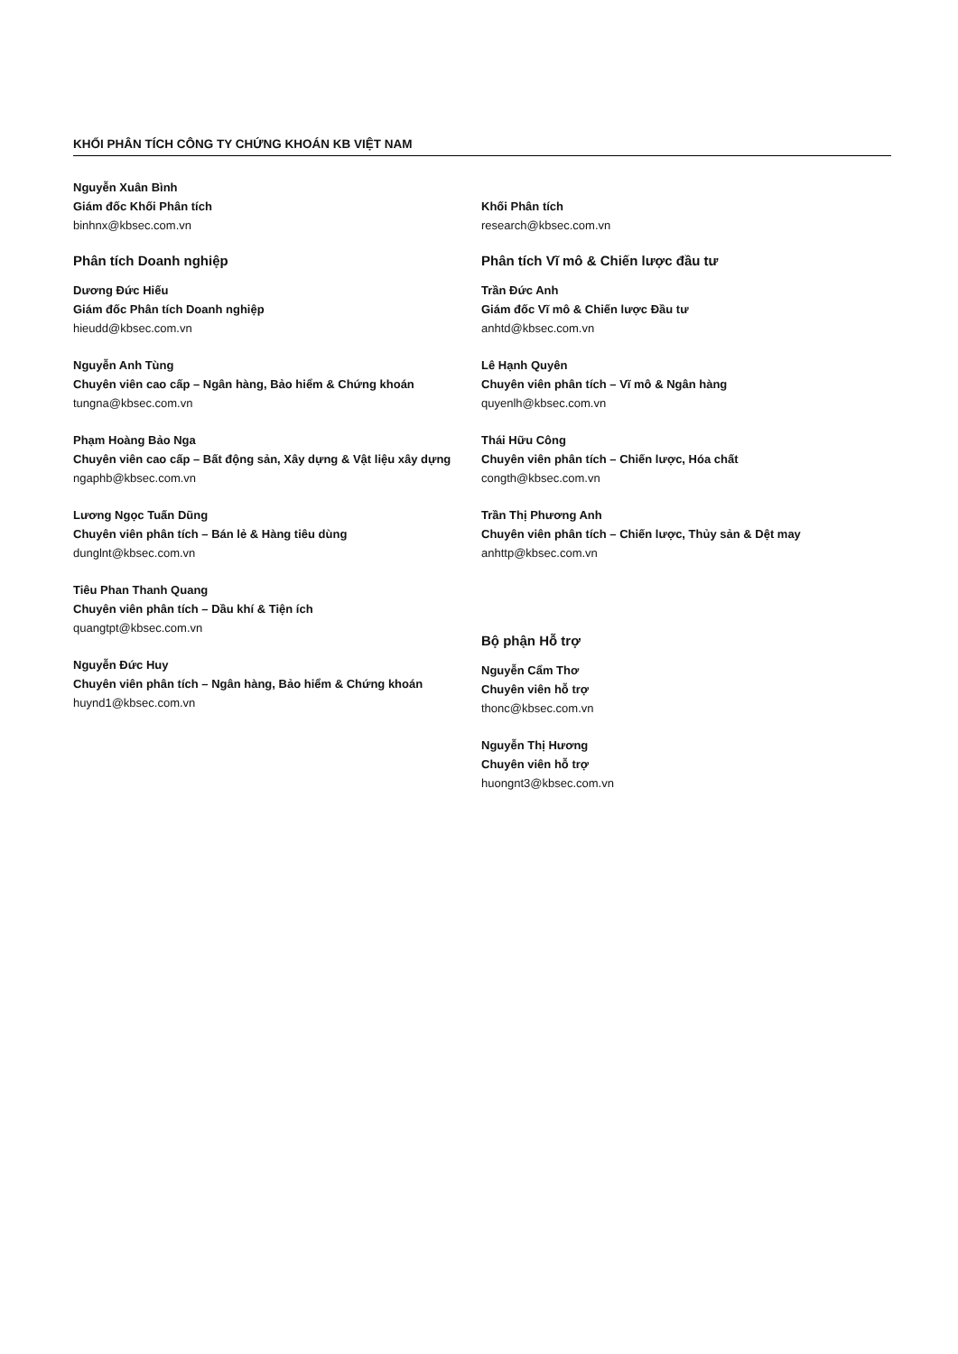KHỐI PHÂN TÍCH CÔNG TY CHỨNG KHOÁN KB VIỆT NAM
Nguyễn Xuân Bình
Giám đốc Khối Phân tích
binhnx@kbsec.com.vn
Phân tích Doanh nghiệp
Dương Đức Hiếu
Giám đốc Phân tích Doanh nghiệp
hieudd@kbsec.com.vn
Nguyễn Anh Tùng
Chuyên viên cao cấp – Ngân hàng, Bảo hiểm & Chứng khoán
tungna@kbsec.com.vn
Phạm Hoàng Bảo Nga
Chuyên viên cao cấp – Bất động sản, Xây dựng & Vật liệu xây dựng
ngaphb@kbsec.com.vn
Lương Ngọc Tuấn Dũng
Chuyên viên phân tích – Bán lẻ & Hàng tiêu dùng
dunglnt@kbsec.com.vn
Tiêu Phan Thanh Quang
Chuyên viên phân tích – Dầu khí & Tiện ích
quangtpt@kbsec.com.vn
Nguyễn Đức Huy
Chuyên viên phân tích – Ngân hàng, Bảo hiểm & Chứng khoán
huynd1@kbsec.com.vn
Khối Phân tích
research@kbsec.com.vn
Phân tích Vĩ mô & Chiến lược đầu tư
Trần Đức Anh
Giám đốc Vĩ mô & Chiến lược Đầu tư
anhtd@kbsec.com.vn
Lê Hạnh Quyên
Chuyên viên phân tích – Vĩ mô & Ngân hàng
quyenlh@kbsec.com.vn
Thái Hữu Công
Chuyên viên phân tích – Chiến lược, Hóa chất
congth@kbsec.com.vn
Trần Thị Phương Anh
Chuyên viên phân tích – Chiến lược, Thủy sản & Dệt may
anhttp@kbsec.com.vn
Bộ phận Hỗ trợ
Nguyễn Cẩm Thơ
Chuyên viên hỗ trợ
thonc@kbsec.com.vn
Nguyễn Thị Hương
Chuyên viên hỗ trợ
huongnt3@kbsec.com.vn